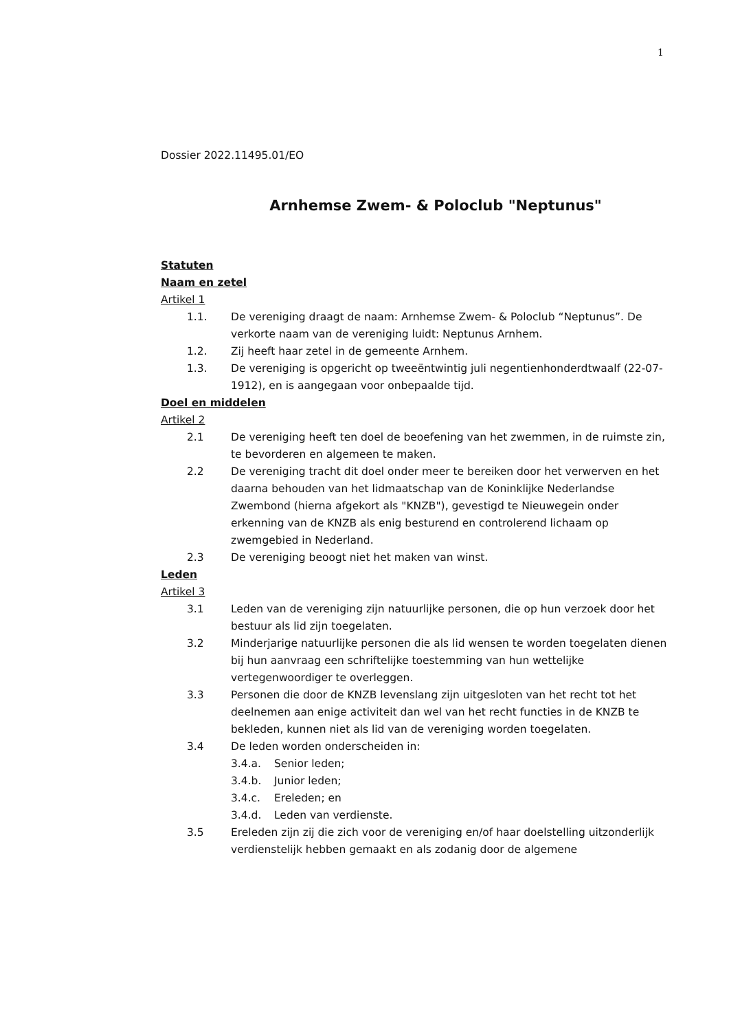1
Dossier 2022.11495.01/EO
Arnhemse Zwem- & Poloclub "Neptunus"
Statuten
Naam en zetel
Artikel 1
1.1. De vereniging draagt de naam: Arnhemse Zwem- & Poloclub “Neptunus”. De verkorte naam van de vereniging luidt: Neptunus Arnhem.
1.2. Zij heeft haar zetel in de gemeente Arnhem.
1.3. De vereniging is opgericht op tweeëntwintig juli negentienhonderdtwaalf (22-07-1912), en is aangegaan voor onbepaalde tijd.
Doel en middelen
Artikel 2
2.1 De vereniging heeft ten doel de beoefening van het zwemmen, in de ruimste zin, te bevorderen en algemeen te maken.
2.2 De vereniging tracht dit doel onder meer te bereiken door het verwerven en het daarna behouden van het lidmaatschap van de Koninklijke Nederlandse Zwembond (hierna afgekort als "KNZB"), gevestigd te Nieuwegein onder erkenning van de KNZB als enig besturend en controlerend lichaam op zwemgebied in Nederland.
2.3 De vereniging beoogt niet het maken van winst.
Leden
Artikel 3
3.1 Leden van de vereniging zijn natuurlijke personen, die op hun verzoek door het bestuur als lid zijn toegelaten.
3.2 Minderjarige natuurlijke personen die als lid wensen te worden toegelaten dienen bij hun aanvraag een schriftelijke toestemming van hun wettelijke vertegenwoordiger te overleggen.
3.3 Personen die door de KNZB levenslang zijn uitgesloten van het recht tot het deelnemen aan enige activiteit dan wel van het recht functies in de KNZB te bekleden, kunnen niet als lid van de vereniging worden toegelaten.
3.4 De leden worden onderscheiden in:
3.4.a. Senior leden;
3.4.b. Junior leden;
3.4.c. Ereleden; en
3.4.d. Leden van verdienste.
3.5 Ereleden zijn zij die zich voor de vereniging en/of haar doelstelling uitzonderlijk verdienstelijk hebben gemaakt en als zodanig door de algemene